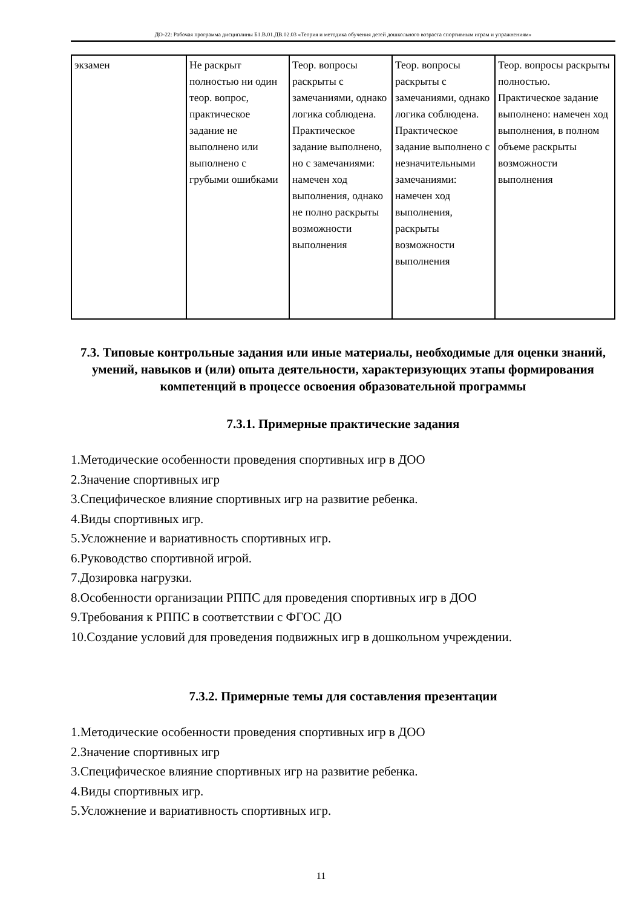ДО-22: Рабочая программа дисциплины Б1.В.01.ДВ.02.03 «Теория и методика обучения детей дошкольного возраста спортивным играм и упражнениям»
| экзамен | Не раскрыт полностью ни один теор. вопрос, практическое задание не выполнено или выполнено с грубыми ошибками | Теор. вопросы раскрыты с замечаниями, однако логика соблюдена. Практическое задание выполнено, но с замечаниями: намечен ход выполнения, однако не полно раскрыты возможности выполнения | Теор. вопросы раскрыты с замечаниями, однако логика соблюдена. Практическое задание выполнено с незначительными замечаниями: намечен ход выполнения, раскрыты возможности выполнения | Теор. вопросы раскрыты полностью. Практическое задание выполнено: намечен ход выполнения, в полном объеме раскрыты возможности выполнения |
7.3. Типовые контрольные задания или иные материалы, необходимые для оценки знаний, умений, навыков и (или) опыта деятельности, характеризующих этапы формирования компетенций в процессе освоения образовательной программы
7.3.1. Примерные практические задания
1.Методические особенности проведения спортивных игр в ДОО
2.Значение спортивных игр
3.Специфическое влияние спортивных игр на развитие ребенка.
4.Виды спортивных игр.
5.Усложнение и вариативность спортивных игр.
6.Руководство спортивной игрой.
7.Дозировка нагрузки.
8.Особенности организации РППС для проведения спортивных игр в ДОО
9.Требования к РППС в соответствии с ФГОС ДО
10.Создание условий для проведения подвижных игр в дошкольном учреждении.
7.3.2. Примерные темы для составления презентации
1.Методические особенности проведения спортивных игр в ДОО
2.Значение спортивных игр
3.Специфическое влияние спортивных игр на развитие ребенка.
4.Виды спортивных игр.
5.Усложнение и вариативность спортивных игр.
11